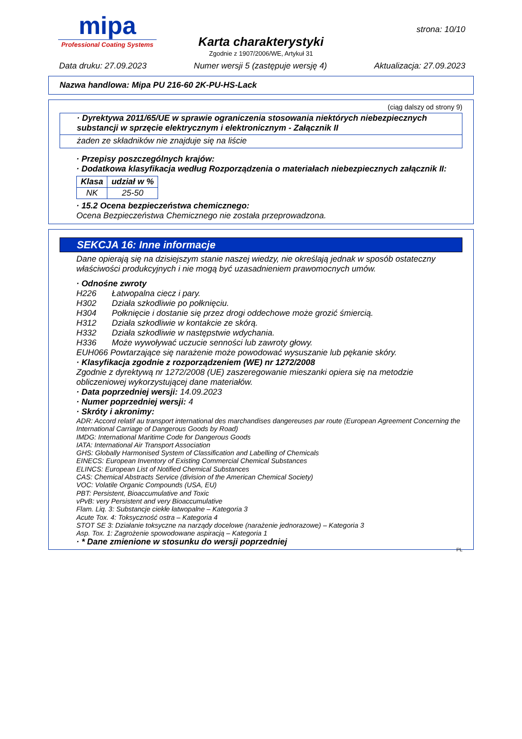mipa
Professional Coating Systems
Karta charakterystyki
Zgodnie z 1907/2006/WE, Artykuł 31
strona: 10/10
Data druku: 27.09.2023 Numer wersji 5 (zastępuje wersję 4) Aktualizacja: 27.09.2023
Nazwa handlowa: Mipa PU 216-60 2K-PU-HS-Lack
(ciąg dalszy od strony 9)
· Dyrektywa 2011/65/UE w sprawie ograniczenia stosowania niektórych niebezpiecznych substancji w sprzęcie elektrycznym i elektronicznym - Załącznik II
żaden ze składników nie znajduje się na liście
· Przepisy poszczególnych krajów:
· Dodatkowa klasyfikacja według Rozporządzenia o materiałach niebezpiecznych załącznik II:
| Klasa | udział w % |
| --- | --- |
| NK | 25-50 |
· 15.2 Ocena bezpieczeństwa chemicznego:
Ocena Bezpieczeństwa Chemicznego nie została przeprowadzona.
SEKCJA 16: Inne informacje
Dane opierają się na dzisiejszym stanie naszej wiedzy, nie określają jednak w sposób ostateczny właściwości produkcyjnych i nie mogą być uzasadnieniem prawomocnych umów.
· Odnośne zwroty
| H226 | Łatwopalna ciecz i pary. |
| H302 | Działa szkodliwie po połknięciu. |
| H304 | Połknięcie i dostanie się przez drogi oddechowe może grozić śmiercią. |
| H312 | Działa szkodliwie w kontakcie ze skórą. |
| H332 | Działa szkodliwie w następstwie wdychania. |
| H336 | Może wywoływać uczucie senności lub zawroty głowy. |
EUH066 Powtarzające się narażenie może powodować wysuszanie lub pękanie skóry.
· Klasyfikacja zgodnie z rozporządzeniem (WE) nr 1272/2008
Zgodnie z dyrektywą nr 1272/2008 (UE) zaszeregowanie mieszanki opiera się na metodzie obliczeniowej wykorzystującej dane materiałów.
· Data poprzedniej wersji: 14.09.2023
· Numer poprzedniej wersji: 4
· Skróty i akronimy:
ADR: Accord relatif au transport international des marchandises dangereuses par route (European Agreement Concerning the International Carriage of Dangerous Goods by Road)
IMDG: International Maritime Code for Dangerous Goods
IATA: International Air Transport Association
GHS: Globally Harmonised System of Classification and Labelling of Chemicals
EINECS: European Inventory of Existing Commercial Chemical Substances
ELINCS: European List of Notified Chemical Substances
CAS: Chemical Abstracts Service (division of the American Chemical Society)
VOC: Volatile Organic Compounds (USA, EU)
PBT: Persistent, Bioaccumulative and Toxic
vPvB: very Persistent and very Bioaccumulative
Flam. Liq. 3: Substancje ciekłe łatwopalne – Kategoria 3
Acute Tox. 4: Toksyczność ostra – Kategoria 4
STOT SE 3: Działanie toksyczne na narządy docelowe (narażenie jednorazowe) – Kategoria 3
Asp. Tox. 1: Zagrożenie spowodowane aspiracją – Kategoria 1
· * Dane zmienione w stosunku do wersji poprzedniej
PL